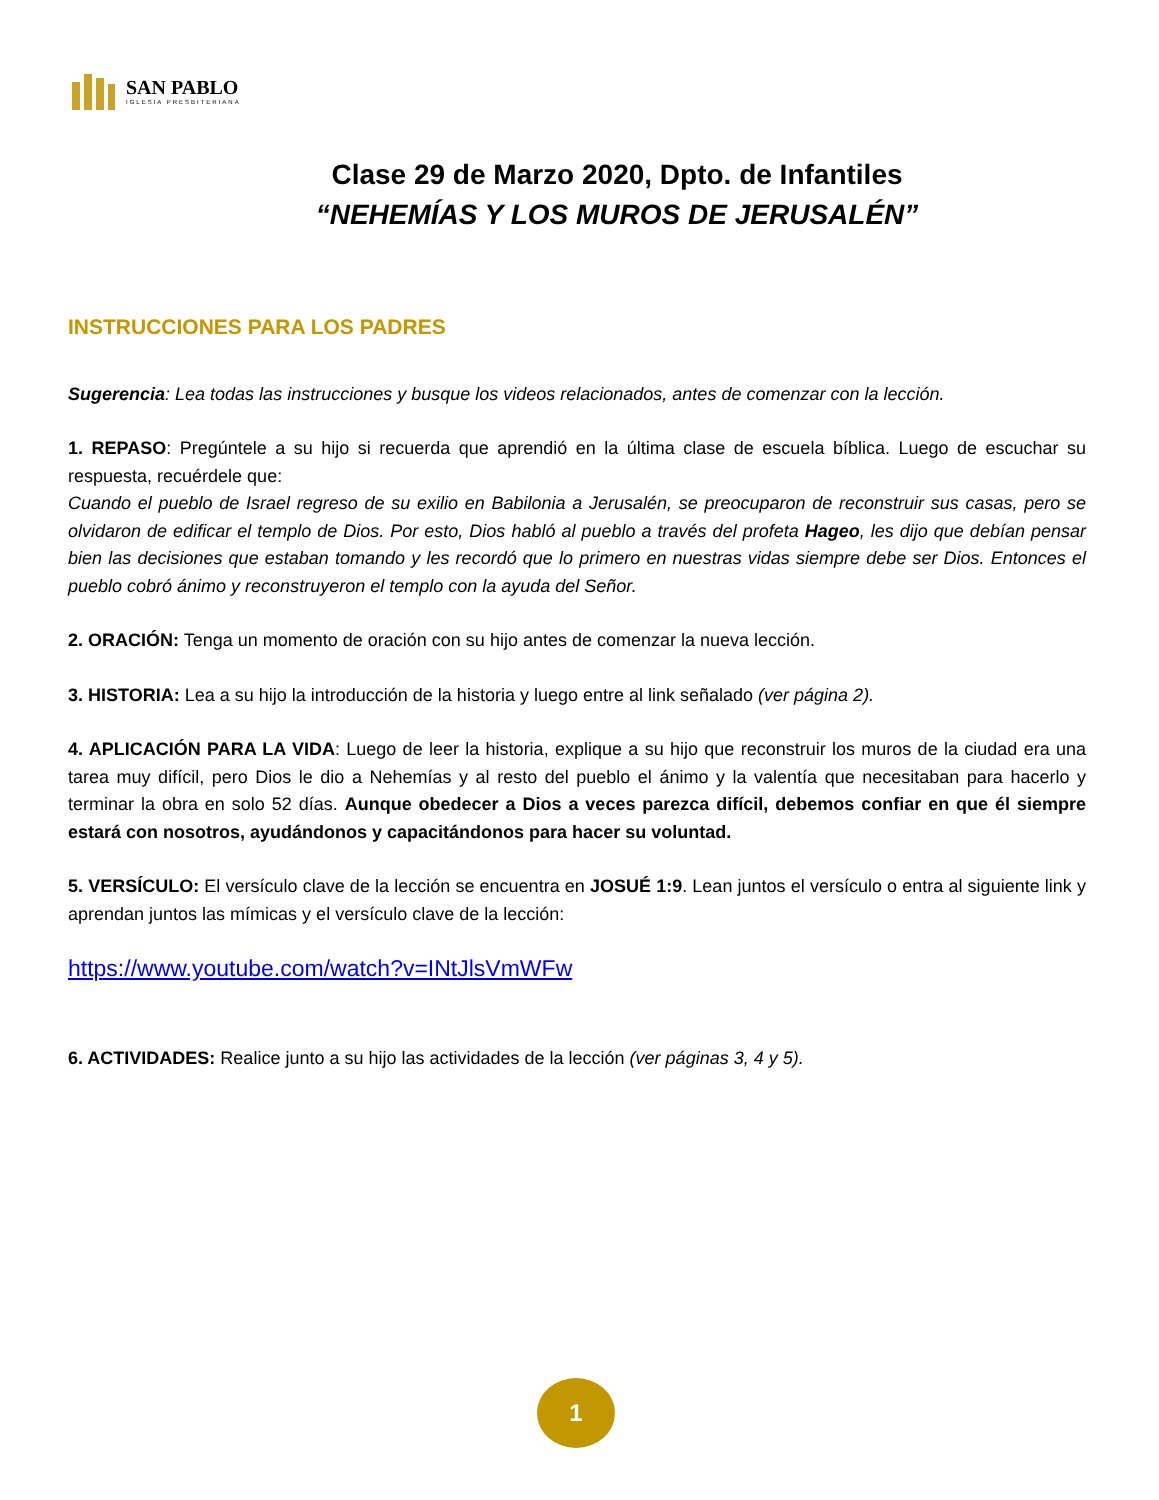SAN PABLO
IGLESIA PRESBITERIANA
Clase 29 de Marzo 2020, Dpto. de Infantiles
“NEHEMÍAS Y LOS MUROS DE JERUSALÉN”
INSTRUCCIONES PARA LOS PADRES
Sugerencia: Lea todas las instrucciones y busque los videos relacionados, antes de comenzar con la lección.
1. REPASO: Pregúntele a su hijo si recuerda que aprendió en la última clase de escuela bíblica. Luego de escuchar su respuesta, recuérdele que:
Cuando el pueblo de Israel regreso de su exilio en Babilonia a Jerusalén, se preocuparon de reconstruir sus casas, pero se olvidaron de edificar el templo de Dios. Por esto, Dios habló al pueblo a través del profeta Hageo, les dijo que debían pensar bien las decisiones que estaban tomando y les recordó que lo primero en nuestras vidas siempre debe ser Dios. Entonces el pueblo cobró ánimo y reconstruyeron el templo con la ayuda del Señor.
2. ORACIÓN: Tenga un momento de oración con su hijo antes de comenzar la nueva lección.
3. HISTORIA: Lea a su hijo la introducción de la historia y luego entre al link señalado (ver página 2).
4. APLICACIÓN PARA LA VIDA: Luego de leer la historia, explique a su hijo que reconstruir los muros de la ciudad era una tarea muy difícil, pero Dios le dio a Nehemías y al resto del pueblo el ánimo y la valentía que necesitaban para hacerlo y terminar la obra en solo 52 días. Aunque obedecer a Dios a veces parezca difícil, debemos confiar en que él siempre estará con nosotros, ayudándonos y capacitándonos para hacer su voluntad.
5. VERSÍCULO: El versículo clave de la lección se encuentra en JOSUÉ 1:9. Lean juntos el versículo o entra al siguiente link y aprendan juntos las mímicas y el versículo clave de la lección:
https://www.youtube.com/watch?v=INtJlsVmWFw
6. ACTIVIDADES: Realice junto a su hijo las actividades de la lección (ver páginas 3, 4 y 5).
1